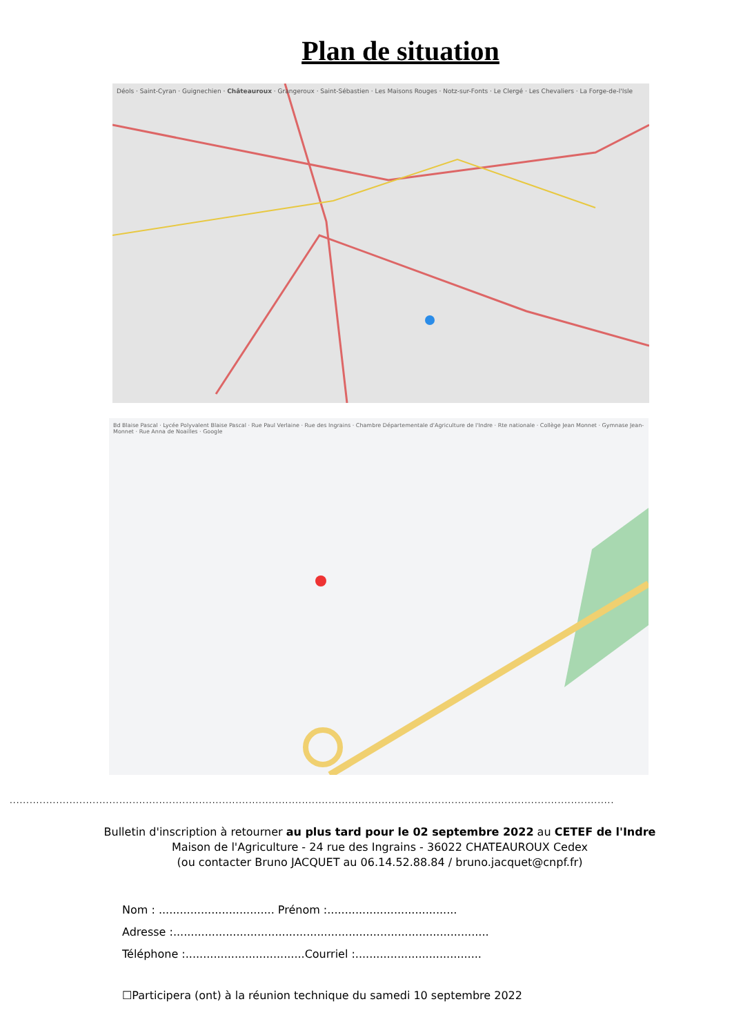Plan de situation
Déols · Saint-Cyran · Guignechien · Châteauroux · Grangeroux · Saint-Sébastien · Les Maisons Rouges · Notz-sur-Fonts · Le Clergé · Les Chevaliers · La Forge-de-l'Isle
Bd Blaise Pascal · Lycée Polyvalent Blaise Pascal · Rue Paul Verlaine · Rue des Ingrains · Chambre Départementale d'Agriculture de l'Indre · Rte nationale · Collège Jean Monnet · Gymnase Jean-Monnet · Rue Anna de Noailles · Google
......................................................................................................................................................................................
Bulletin d'inscription à retourner au plus tard pour le 02 septembre 2022 au CETEF de l'Indre
Maison de l'Agriculture - 24 rue des Ingrains - 36022 CHATEAUROUX Cedex
(ou contacter Bruno JACQUET au 06.14.52.88.84 / bruno.jacquet@cnpf.fr)
Nom : ................................. Prénom :.....................................
Adresse :..........................................................................................
Téléphone :..................................Courriel :....................................
☐Participera (ont) à la réunion technique du samedi 10 septembre 2022